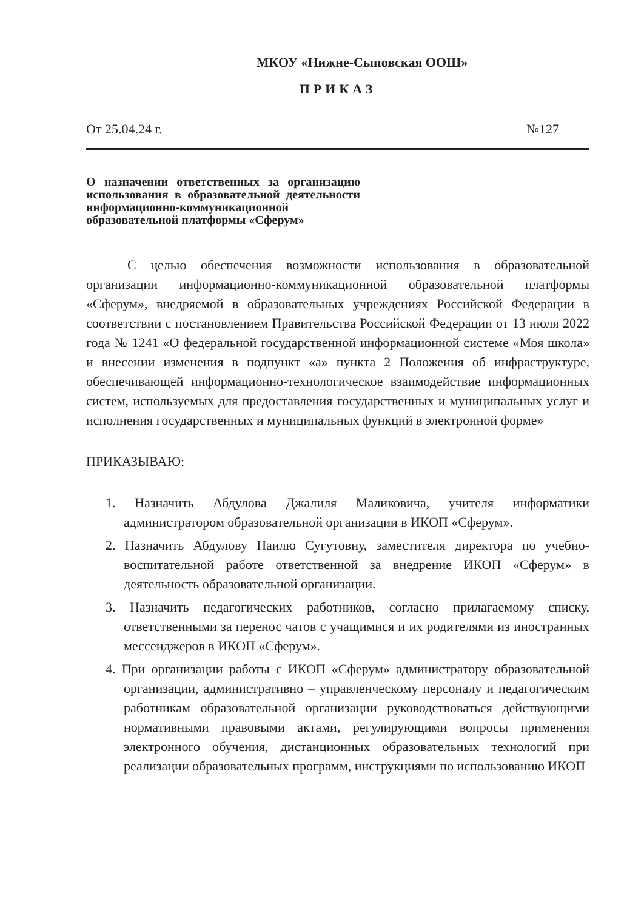МКОУ «Нижне-Сыповская ООШ»
ПРИКАЗ
От 25.04.24 г. №127
О назначении ответственных за организацию использования в образовательной деятельности информационно-коммуникационной образовательной платформы «Сферум»
С целью обеспечения возможности использования в образовательной организации информационно-коммуникационной образовательной платформы «Сферум», внедряемой в образовательных учреждениях Российской Федерации в соответствии с постановлением Правительства Российской Федерации от 13 июля 2022 года № 1241 «О федеральной государственной информационной системе «Моя школа» и внесении изменения в подпункт «а» пункта 2 Положения об инфраструктуре, обеспечивающей информационно-технологическое взаимодействие информационных систем, используемых для предоставления государственных и муниципальных услуг и исполнения государственных и муниципальных функций в электронной форме»
ПРИКАЗЫВАЮ:
1. Назначить Абдулова Джалиля Маликовича, учителя информатики администратором образовательной организации в ИКОП «Сферум».
2. Назначить Абдулову Наилю Сугутовну, заместителя директора по учебно-воспитательной работе ответственной за внедрение ИКОП «Сферум» в деятельность образовательной организации.
3. Назначить педагогических работников, согласно прилагаемому списку, ответственными за перенос чатов с учащимися и их родителями из иностранных мессенджеров в ИКОП «Сферум».
4. При организации работы с ИКОП «Сферум» администратору образовательной организации, административно – управленческому персоналу и педагогическим работникам образовательной организации руководствоваться действующими нормативными правовыми актами, регулирующими вопросы применения электронного обучения, дистанционных образовательных технологий при реализации образовательных программ, инструкциями по использованию ИКОП